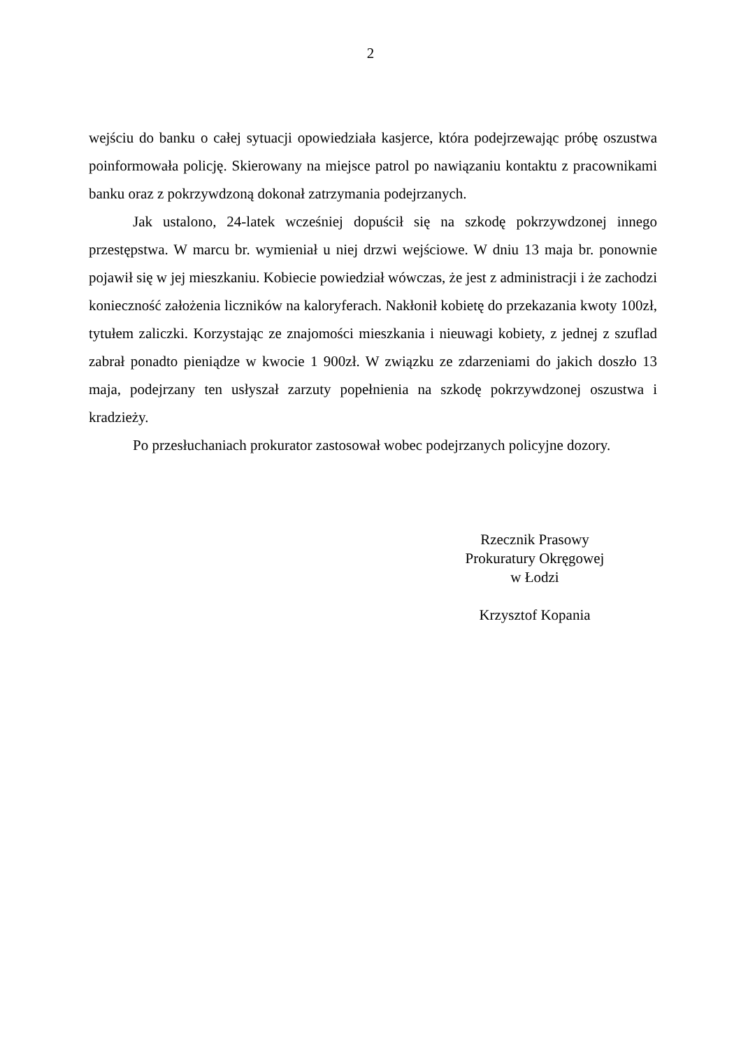2
wejściu do banku o całej sytuacji opowiedziała kasjerce, która podejrzewając próbę oszustwa poinformowała policję. Skierowany na miejsce patrol po nawiązaniu kontaktu z pracownikami banku oraz z pokrzywdzoną dokonał zatrzymania podejrzanych.
Jak ustalono, 24-latek wcześniej dopuścił się na szkodę pokrzywdzonej innego przestępstwa. W marcu br. wymieniał u niej drzwi wejściowe. W dniu 13 maja br. ponownie pojawił się w jej mieszkaniu. Kobiecie powiedział wówczas, że jest z administracji i że zachodzi konieczność założenia liczników na kaloryferach. Nakłonił kobietę do przekazania kwoty 100zł, tytułem zaliczki. Korzystając ze znajomości mieszkania i nieuwagi kobiety, z jednej z szuflad zabrał ponadto pieniądze w kwocie 1 900zł. W związku ze zdarzeniami do jakich doszło 13 maja, podejrzany ten usłyszał zarzuty popełnienia na szkodę pokrzywdzonej oszustwa i kradzieży.
Po przesłuchaniach prokurator zastosował wobec podejrzanych policyjne dozory.
Rzecznik Prasowy
Prokuratury Okręgowej
w Łodzi
Krzysztof Kopania